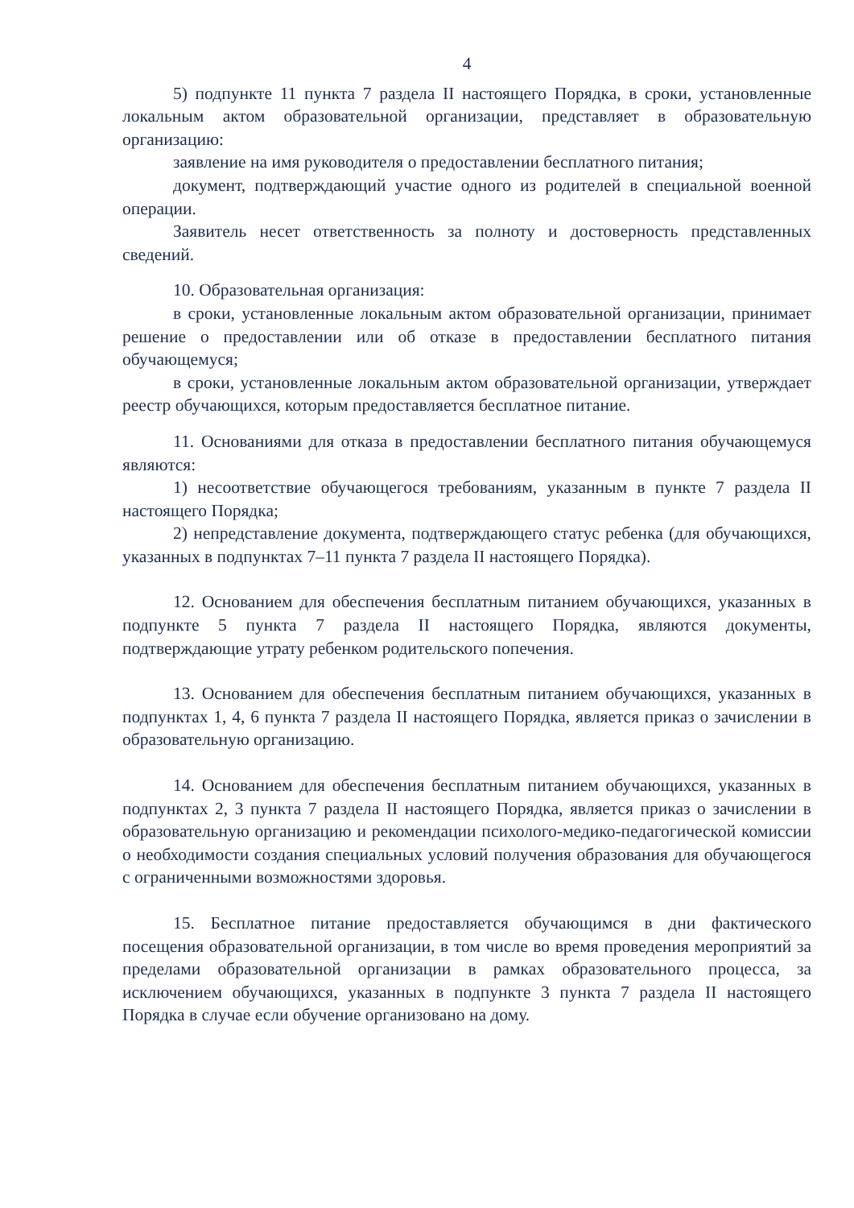4
5) подпункте 11 пункта 7 раздела II настоящего Порядка, в сроки, установленные локальным актом образовательной организации, представляет в образовательную организацию:
заявление на имя руководителя о предоставлении бесплатного питания;
документ, подтверждающий участие одного из родителей в специальной военной операции.
Заявитель несет ответственность за полноту и достоверность представленных сведений.
10. Образовательная организация:
в сроки, установленные локальным актом образовательной организации, принимает решение о предоставлении или об отказе в предоставлении бесплатного питания обучающемуся;
в сроки, установленные локальным актом образовательной организации, утверждает реестр обучающихся, которым предоставляется бесплатное питание.
11. Основаниями для отказа в предоставлении бесплатного питания обучающемуся являются:
1) несоответствие обучающегося требованиям, указанным в пункте 7 раздела II настоящего Порядка;
2) непредставление документа, подтверждающего статус ребенка (для обучающихся, указанных в подпунктах 7–11 пункта 7 раздела II настоящего Порядка).
12. Основанием для обеспечения бесплатным питанием обучающихся, указанных в подпункте 5 пункта 7 раздела II настоящего Порядка, являются документы, подтверждающие утрату ребенком родительского попечения.
13. Основанием для обеспечения бесплатным питанием обучающихся, указанных в подпунктах 1, 4, 6 пункта 7 раздела II настоящего Порядка, является приказ о зачислении в образовательную организацию.
14. Основанием для обеспечения бесплатным питанием обучающихся, указанных в подпунктах 2, 3 пункта 7 раздела II настоящего Порядка, является приказ о зачислении в образовательную организацию и рекомендации психолого-медико-педагогической комиссии о необходимости создания специальных условий получения образования для обучающегося с ограниченными возможностями здоровья.
15. Бесплатное питание предоставляется обучающимся в дни фактического посещения образовательной организации, в том числе во время проведения мероприятий за пределами образовательной организации в рамках образовательного процесса, за исключением обучающихся, указанных в подпункте 3 пункта 7 раздела II настоящего Порядка в случае если обучение организовано на дому.